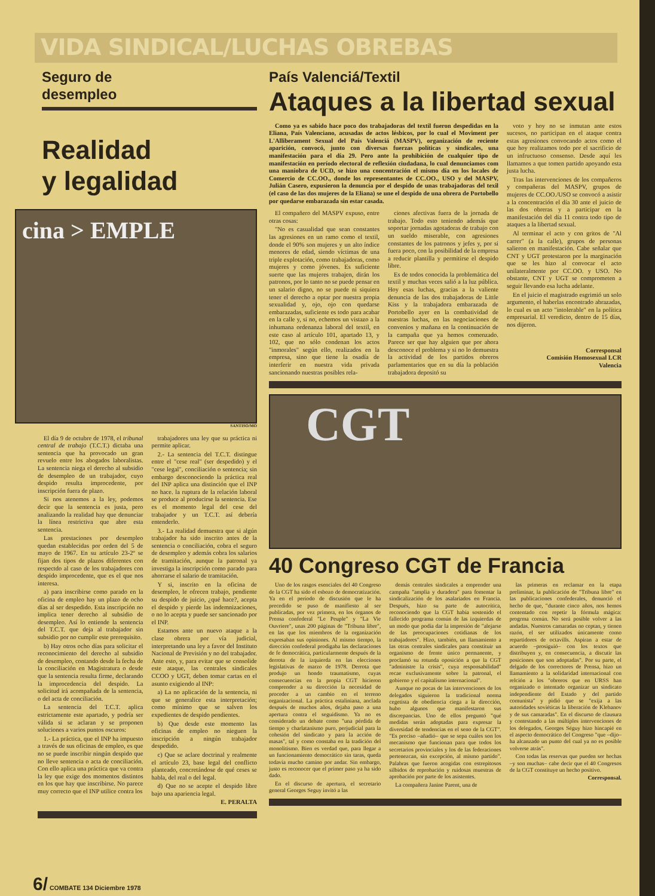VIDA SINDICAL/LUCHAS OBREBAS
Seguro de
desempleo
Realidad
y legalidad
cina > EMPLE
SANTISO/MO
El día 9 de octubre de 1978, el tribunal central de trabajo (T.C.T.) dictaba una sentencia que ha provocado un gran revuelo entre los abogados laboralistas. La sentencia niega el derecho al subsidio de desempleo de un trabajador, cuyo despido resulta improcedente, por inscripción fuera de plazo.
Si nos atenemos a la ley, podemos decir que la sentencia es justa, pero analizando la realidad hay que denunciar la línea restrictiva que abre esta sentencia.
Las prestaciones por desempleo quedan establecidas por orden del 5 de mayo de 1967. En su artículo 23-2º se fijan dos tipos de plazos diferentes con respectdo al caso de los trabajadores con despido improcedente, que es el que nos interesa.
a) para inscribirse como parado en la oficina de empleo hay un plazo de ocho días al ser despedido. Esta inscripción no implica tener derecho al subsidio de desempleo. Así lo entiende la sentencia del T.C.T. que deja al trabajador sin subsidio por no cumplir este prerequisito.
b) Hay otros ocho días para solicitar el reconocimiento del derecho al subsidio de desempleo, contando desde la fecha de la conciliación en Magistratura o desde que la sentencia resulta firme, declarando la improcedencia del despido. La solicitud irá acompañada de la sentencia, o del acta de conciliación.
La sentencia del T.C.T. aplica estrictamente este apartado, y podría ser válida si se aclaran y se proponen soluciones a varios puntos oscuros:
1.- La práctica, que el INP ha impuesto a través de sus oficinas de empleo, es que no se puede inscribir ningún despido que no lleve sentencia o acta de conciliación. Con ello aplica una práctica que va contra la ley que exige dos momentos distintos en los que hay que inscribirse. No parece muy correcto que el INP utilice contra los
trabajadores una ley que su práctica ni permite aplicar.
2.- La sentencia del T.C.T. distingue entre el "cese real" (ser despedido) y el "cese legal", conciliación o sentencia; sin embargo desconociendo la práctica real del INP aplica una distinción que el INP no hace. la ruptura de la relación laboral se produce al producirse la sentencia. Ese es el momento legal del cese del trabajador y un T.C.T. así debería entenderlo.
3.- La realidad demuestra que si algún trabajador ha sido inscrito antes de la sentencia o conciliación, cobra el seguro de desempleo y además cobra los salarios de tramitación, aunque la patronal ya investiga la inscripción como parado para ahorrarse el salario de tramitación.
Y si, inscrito en la oficina de desempleo, le ofrecen trabajo, pendiente su despido de juicio, ¿qué hace?, acepta el despido y pierde las indemnizaciones, o no lo acepta y puede ser sancionado por el INP.
Estamos ante un nuevo ataque a la clase obrera por vía judicial, interpretando una ley a favor del Instituto Nacional de Previsión y no del trabajador. Ante esto, y, para evitar que se consolide este ataque, las centrales sindicales CCOO y UGT, deben tomar cartas en el asunto exigiendo al INP:
a) La no aplicación de la sentencia, ni que se generalice esta interpretación; como mínimo que se salven los expedientes de despido pendientes.
b) Que desde este momento las oficinas de empleo no nieguen la inscripción a ningún trabajador despedido.
c) Que se aclare doctrinal y realmente el artículo 23, base legal del conflicto planteado, concretándose de qué ceses se habla, del real o del legal.
d) Que no se acepte el despido libre bajo una apariencia legal.
E. PERALTA
País Valenciá/Textil
Ataques a la libertad sexual
Como ya es sabido hace poco dos trabajadoras del textil fueron despedidas en la Eliana, País Valenciano, acusadas de actos lésbicos, por lo cual el Moviment per L'Alliberament Sexual del País Valenciá (MASPV), organización de reciente aparición, convocó, junto con diversas fuerzas políticas y sindicales, una manifestación para el día 29. Pero ante la prohibición de cualquier tipo de manifestación en período electoral de reflexión ciudadana, lo cual denunciamos com una maniobra de UCD, se hizo una concentración el mismo día en los locales de Comercio de CC.OO., donde los representantes de CC.OO., USO y del MASPV, Julián Casero, expusieron la denuncia por el despido de unas trabajadoras del texil (el caso de las dos mujeres de la Eliana) se une el despido de una obrera de Portobello por quedarse embarazada sin estar casada.
El compañero del MASPV expuso, entre otras cosas:
"No es casualidad que sean constantes las agresiones en un ramo como el textil, donde el 90% son mujeres y un alto índice menores de edad, siendo víctimas de una triple explotación, como trabajadoras, como mujeres y como jóvenes. Es suficiente suerte que las mujeres trabajen, dirán los patronos, por lo tanto no se puede pensar en un salario digno, no se puede ni siquiera tener el derecho a optar por nuestra propia sexualidad y, ojo, ojo con quedarse embarazadas, suficiente es todo para acabar en la calle y, si no, echemos un vistazo a la inhumana ordenanza laboral del textil, en este caso al artículo 101, apartado 13, y 102, que no sólo condenan los actos "inmorales" según ello, realizados en la empresa, sino que tiene la osadía de interferir en nuestra vida privada sancionando nuestras posibles rela-
ciones afectivas fuera de la jornada de trabajo. Todo esto teniendo además que soportar jornadas agotadoras de trabajo con un sueldo miserable, con agresiones constantes de los patronos y jefes y, por si fuera poco, con la posibilidad de la empresa a reducir plantilla y permitirse el despido libre.
Es de todos conocida la problemática del textil y muchas veces salió a la luz pública. Hoy esas luchas, gracias a la valiente denuncia de las dos trabajadoras de Little Kiss y la trabajadora embarazada de Portobello ayer en la combatividad de nuestras luchas, en las negociaciones de convenios y mañana en la continuación de la campaña que ya hemos comenzado. Parece ser que hay alguien que por ahora desconoce el problema y si no lo demuestra la actividad de los partidos obreros parlamentarios que en su día la población trabajadora depositó su
voto y hoy no se inmutan ante estos sucesos, no participan en el ataque contra estas agresiones convocando actos como el que hoy realizamos todo por el sacrificio de un infructuoso consenso. Desde aquí les llamamos a que tomen partido apoyando esta justa lucha.
Tras las intervenciones de los compañeros y compañeras del MASPV, grupos de mujeres de CC.OO./USO se convocó a asistir a la concentración el día 30 ante el juicio de las dos obreras y a participar en la manifestación del día 11 contra todo tipo de ataques a la libertad sexual.
Al terminar el acto y con gritos de "Al carrer" (a la calle), grupos de personas salieron en manifestación. Cabe señalar que CNT y UGT protestaron por la marginación que se les hizo al convocar el acto unilateralmente por CC.OO. y USO. No obstante, CNT y UGT se comprometen a seguir llevando esa lucha adelante.
En el juicio el magistrado esgrimió un solo argumento, el haberlas encontrado abrazadas, lo cual es un acto "intolerable" en la política empresarial. El veredicto, dentro de 15 días, nos dijeron.
Corresponsal
Comisión Homosexual LCR
Valencia
CGT
40 Congreso CGT de Francia
Uno de los rasgos esenciales del 40 Congreso de la CGT ha sido el esbozo de democratización. Ya en el período de discusión que le ha precedido se puso de manifiesto al ser publicadas, por vez primera, en los órganos de Prensa confederal "Le Peuple" y "La Vie Ouvriere", unas 200 páginas de "Tribuna libre", en las que los miembros de la organización expresaban sus opiniones. Al mismo tiempo, la dirección confederal prodigaba las declaraciones de fe democrática, particularmente después de la derrota de la izquierda en las elecciones legislativas de marzo de 1978. Derrota que produjo un hondo traumatismo, cuyas consecuencias en la propia CGT hicieron comprender a su dirección la necesidad de proceder a un cambio en el terreno organizacional. La práctica estaliniana, anclada después de muchos años, dejaba paso a una apertura contra el seguidismo. Ya no es considerado un debate como "una pérdida de tiempo y charlatanismo puro, perjudicial para la cohesión del sindicato y para la acción de masas", tal y como constaba en la tradición del monolitismo. Bien es verdad que, para llegar a un funcionamiento democrático sin taras, queda todavía mucho camino por andar. Sin embargo, justo es reconocer que el primer paso ya ha sido dado.
En el discurso de apertura, el secretario general Georges Seguy invitó a las
demás centrales sindicales a emprender una campaña "amplia y duradera" para fomentar la sindicalización de los asalariados en Francia. Después, hizo su parte de autocrítica, reconociendo que la CGT había sostenido el fallecido programa común de las izquierdas de un modo que podía dar la impresión de "alejarse de las preocupaciones cotidianas de los trabajadores". Hizo, también, un llamamiento a las otras centrales sindicales para constituir un organismo de frente único permanente, y proclamó su rotunda oposición a que la CGT "administre la crisis", cuya responsabilidad" recae exclusivamente sobre la patronal, el gobierno y el capitalismo internacional".
Aunque no pocas de las intervenciones de los delegados siguieron la tradicional norma cegetista de obediencia ciega a la dirección, hubo algunos que manifestaron sus discrepancias. Uno de ellos preguntó "qué medidas serán adoptadas para expresar la diversidad de tendencias en el seno de la CGT". "Es preciso –añadió– que se sepa cuáles son los mecanismo que funcionan para que todos los secretarios provinciales y los de las federaciones pertenezcan, sin excepción, al mismo partido". Palabras que fueron acogidas con estrepitosos silbidos de reprobación y ruidosas muestras de aprobación por parte de los asistentes.
La compañera Janine Parent, una de
las primeras en reclamar en la etapa preliminar, la publicación de "Tribuna libre" en las publicaciones confederales, denunció el hecho de que, "durante cinco años, nos hemos contentado con repetir la fórmula mágica: progrma común. No será posible volver a las andadas. Nuestros camaradas no ceptan, y tienen razón, el ser utilizados únicamente como repartidores de octavills. Aspiran a estar de acuerdo –prosiguió– con los textos que distribuyen y, en consecuencia, a discutir las posiciones que son adoptadas". Por su parte, el delgado de los correctores de Prensa, hizo un llamamiento a la solidaridad internacional con relción a los "obreros que en URSS han organizado o intentado organizar un sindicato independiente del Estado y del partido comunista" y pidió que se "exija a las autoridades soviéticas la liberación de Klebanov y de sus camaradas". En el discurso de clausura y contestando a las múltiples intervenciones de los delegados, Georges Séguy hizo hincapié en el aspecto democrático del Congreso "que –dijo– ha alcanzado un punto del cual ya no es posible volverse atrás".
Con todas las reservas que pueden ser hechas –y son muchas– cabe decir que el 40 Congresos de la CGT constituye un hecho positivo.
Corresponsal.
6/ COMBATE 134 Diciembre 1978